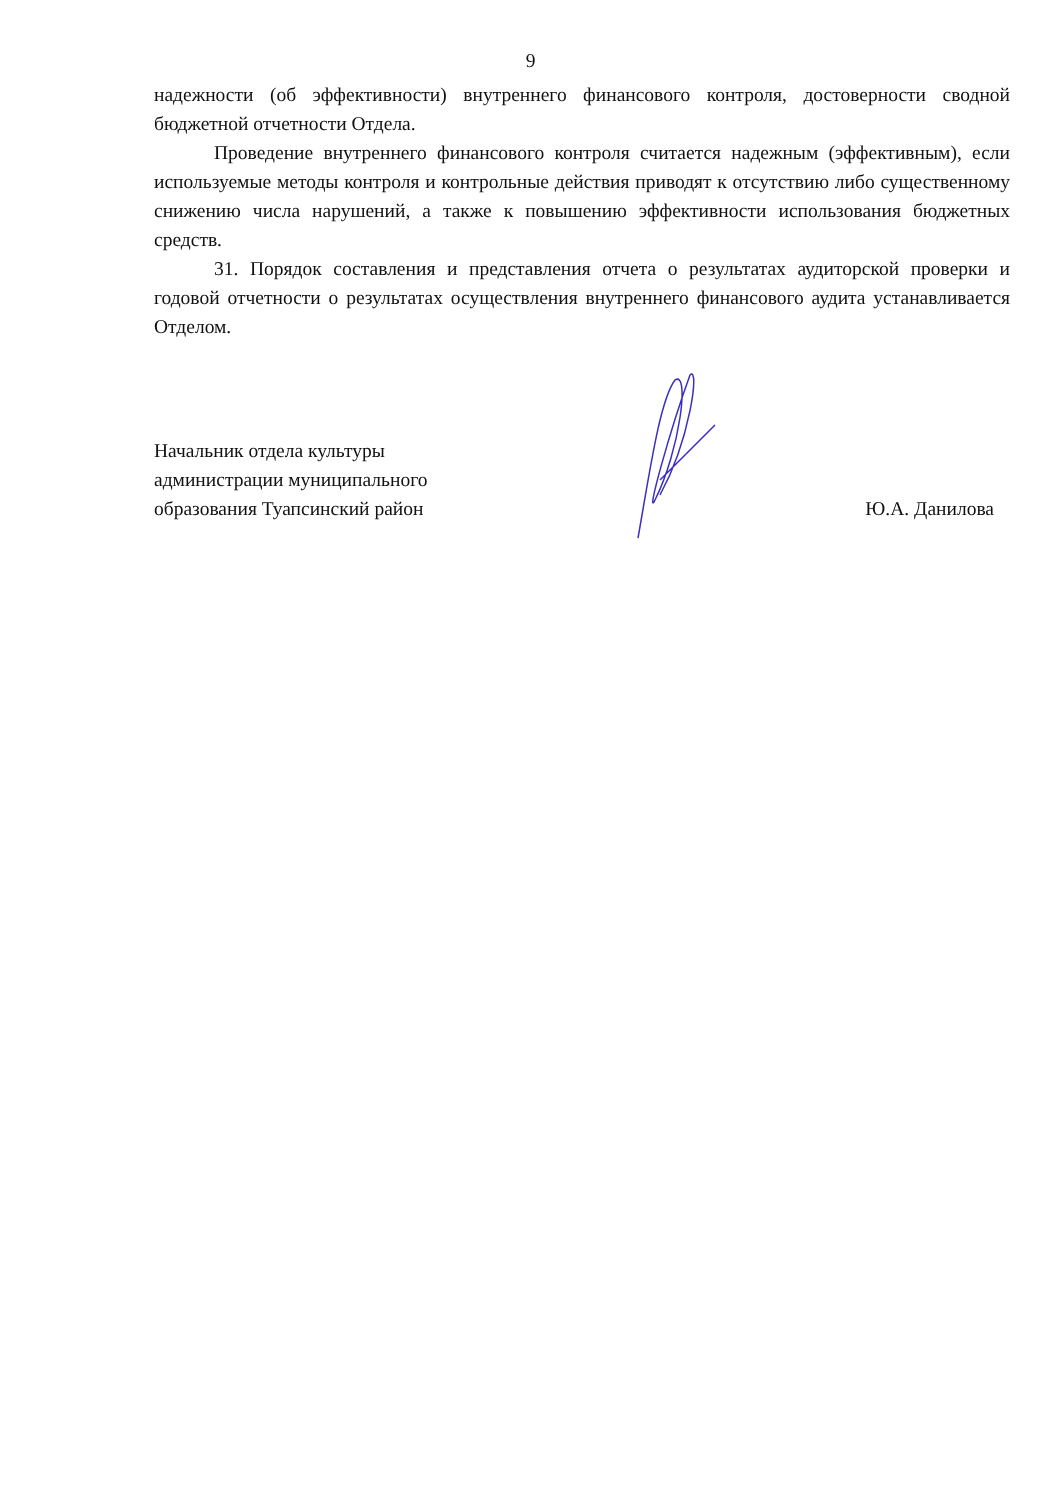9
надежности (об эффективности) внутреннего финансового контроля, достоверности сводной бюджетной отчетности Отдела.
Проведение внутреннего финансового контроля считается надежным (эффективным), если используемые методы контроля и контрольные действия приводят к отсутствию либо существенному снижению числа нарушений, а также к повышению эффективности использования бюджетных средств.
31. Порядок составления и представления отчета о результатах аудиторской проверки и годовой отчетности о результатах осуществления внутреннего финансового аудита устанавливается Отделом.
Начальник отдела культуры
администрации муниципального
образования Туапсинский район
Ю.А. Данилова